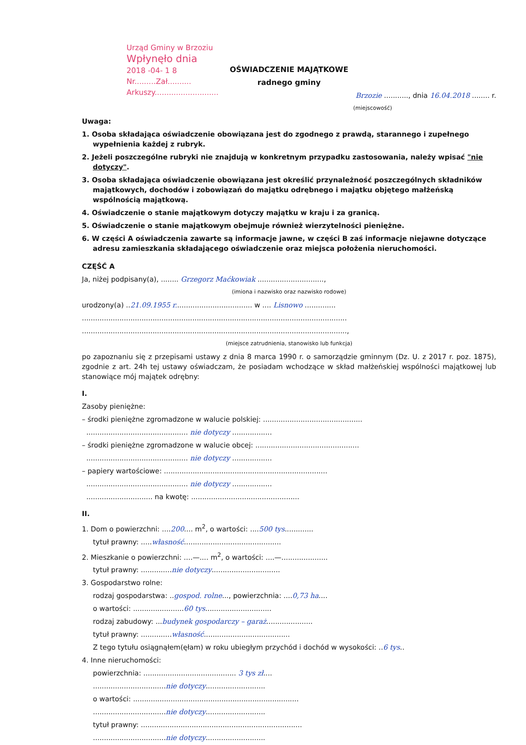Urząd Gminy w Brzoziu
Wpłynęło dnia
2018 -04- 1 8
Nr.........Zał..........
Arkuszy...........................
OŚWIADCZENIE MAJĄTKOWE
radnego gminy
Brzozie ..........., dnia 16.04.2018 ........ r.
(miejscowość)
Uwaga:
1. Osoba składająca oświadczenie obowiązana jest do zgodnego z prawdą, starannego i zupełnego wypełnienia każdej z rubryk.
2. Jeżeli poszczególne rubryki nie znajdują w konkretnym przypadku zastosowania, należy wpisać "nie dotyczy".
3. Osoba składająca oświadczenie obowiązana jest określić przynależność poszczególnych składników majątkowych, dochodów i zobowiązań do majątku odrębnego i majątku objętego małżeńską wspólnością majątkową.
4. Oświadczenie o stanie majątkowym dotyczy majątku w kraju i za granicą.
5. Oświadczenie o stanie majątkowym obejmuje również wierzytelności pieniężne.
6. W części A oświadczenia zawarte są informacje jawne, w części B zaś informacje niejawne dotyczące adresu zamieszkania składającego oświadczenie oraz miejsca położenia nieruchomości.
CZĘŚĆ A
Ja, niżej podpisany(a), ........ Grzegorz Maćkowiak ..............................,
(imiona i nazwisko oraz nazwisko rodowe)
urodzony(a) ..21.09.1955 r................................... w .... Lisnowo ..............
........................................................................................................................
........................................................................................................................,
(miejsce zatrudnienia, stanowisko lub funkcja)
po zapoznaniu się z przepisami ustawy z dnia 8 marca 1990 r. o samorządzie gminnym (Dz. U. z 2017 r. poz. 1875), zgodnie z art. 24h tej ustawy oświadczam, że posiadam wchodzące w skład małżeńskiej wspólności majątkowej lub stanowiące mój majątek odrębny:
I.
Zasoby pieniężne:
– środki pieniężne zgromadzone w walucie polskiej: .............................................
.............................................. nie dotyczy ..................
– środki pieniężne zgromadzone w walucie obcej: ...............................................
.............................................. nie dotyczy ..................
– papiery wartościowe: ..........................................................................
.............................................. nie dotyczy ..................
.............................. na kwotę: .................................................
II.
1. Dom o powierzchni: ....200.... m<sup>2</sup>, o wartości: ....500 tys.............
tytuł prawny: .....własność............................................
2. Mieszkanie o powierzchni: ....—.... m<sup>2</sup>, o wartości: ....—.....................
tytuł prawny: ..............nie dotyczy...............................
3. Gospodarstwo rolne:
rodzaj gospodarstwa: ..gospod. rolne..., powierzchnia: ....0,73 ha....
o wartości: .......................60 tys..............................
rodzaj zabudowy: ...budynek gospodarczy – garaż.....................
tytuł prawny: ..............własność.......................................
Z tego tytułu osiągnąłem(ęłam) w roku ubiegłym przychód i dochód w wysokości: ..6 tys..
4. Inne nieruchomości:
powierzchnia: .......................................... 3 tys zł....
.................................nie dotyczy...........................
o wartości: ...........................................................................
.................................nie dotyczy...........................
tytuł prawny: .........................................................................
.................................nie dotyczy...........................